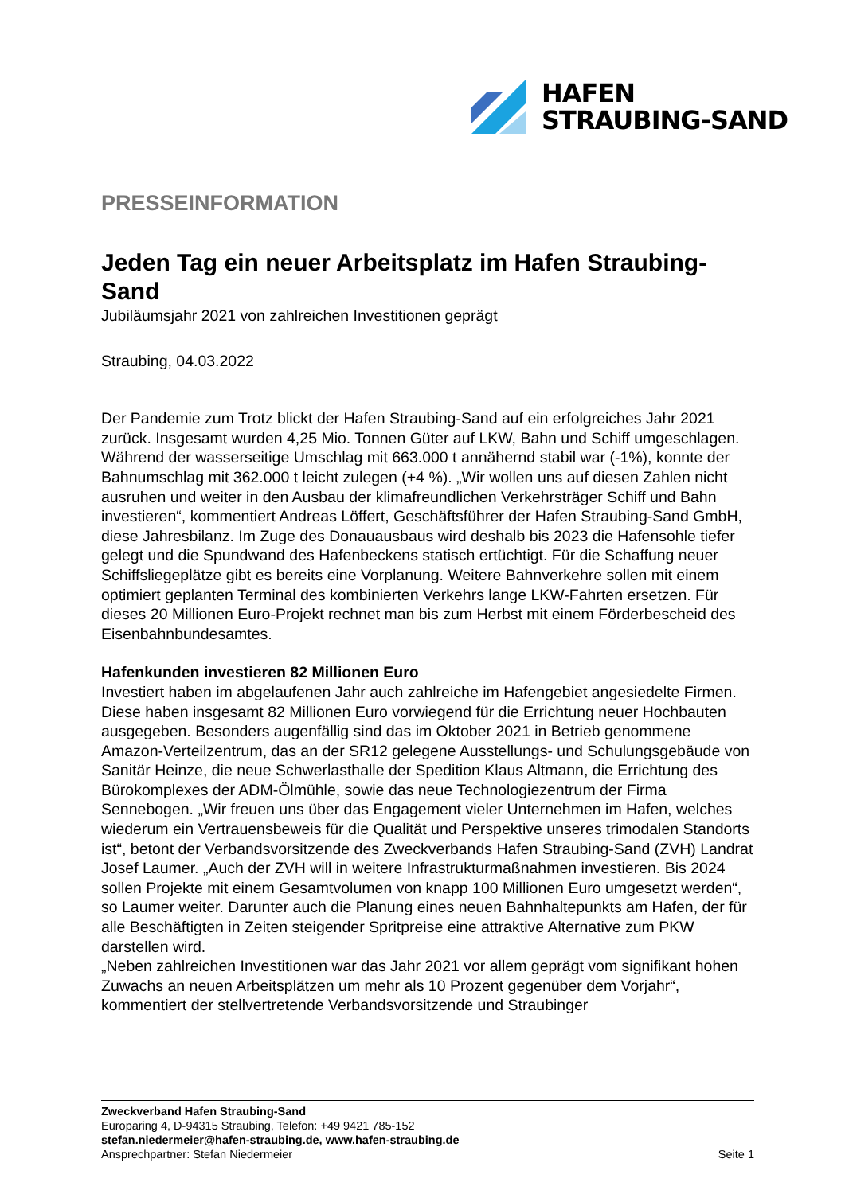HAFEN
STRAUBING-SAND
PRESSEINFORMATION
Jeden Tag ein neuer Arbeitsplatz im Hafen Straubing-Sand
Jubiläumsjahr 2021 von zahlreichen Investitionen geprägt
Straubing, 04.03.2022
Der Pandemie zum Trotz blickt der Hafen Straubing-Sand auf ein erfolgreiches Jahr 2021 zurück. Insgesamt wurden 4,25 Mio. Tonnen Güter auf LKW, Bahn und Schiff umgeschlagen. Während der wasserseitige Umschlag mit 663.000 t annähernd stabil war (-1%), konnte der Bahnumschlag mit 362.000 t leicht zulegen (+4 %). „Wir wollen uns auf diesen Zahlen nicht ausruhen und weiter in den Ausbau der klimafreundlichen Verkehrsträger Schiff und Bahn investieren“, kommentiert Andreas Löffert, Geschäftsführer der Hafen Straubing-Sand GmbH, diese Jahresbilanz. Im Zuge des Donauausbaus wird deshalb bis 2023 die Hafensohle tiefer gelegt und die Spundwand des Hafenbeckens statisch ertüchtigt. Für die Schaffung neuer Schiffsliegeplätze gibt es bereits eine Vorplanung. Weitere Bahnverkehre sollen mit einem optimiert geplanten Terminal des kombinierten Verkehrs lange LKW-Fahrten ersetzen. Für dieses 20 Millionen Euro-Projekt rechnet man bis zum Herbst mit einem Förderbescheid des Eisenbahnbundesamtes.
Hafenkunden investieren 82 Millionen Euro
Investiert haben im abgelaufenen Jahr auch zahlreiche im Hafengebiet angesiedelte Firmen. Diese haben insgesamt 82 Millionen Euro vorwiegend für die Errichtung neuer Hochbauten ausgegeben. Besonders augenfällig sind das im Oktober 2021 in Betrieb genommene Amazon-Verteilzentrum, das an der SR12 gelegene Ausstellungs- und Schulungsgebäude von Sanitär Heinze, die neue Schwerlasthalle der Spedition Klaus Altmann, die Errichtung des Bürokomplexes der ADM-Ölmühle, sowie das neue Technologiezentrum der Firma Sennebogen. „Wir freuen uns über das Engagement vieler Unternehmen im Hafen, welches wiederum ein Vertrauensbeweis für die Qualität und Perspektive unseres trimodalen Standorts ist“, betont der Verbandsvorsitzende des Zweckverbands Hafen Straubing-Sand (ZVH) Landrat Josef Laumer. „Auch der ZVH will in weitere Infrastrukturmaßnahmen investieren. Bis 2024 sollen Projekte mit einem Gesamtvolumen von knapp 100 Millionen Euro umgesetzt werden“, so Laumer weiter. Darunter auch die Planung eines neuen Bahnhaltepunkts am Hafen, der für alle Beschäftigten in Zeiten steigender Spritpreise eine attraktive Alternative zum PKW darstellen wird.
„Neben zahlreichen Investitionen war das Jahr 2021 vor allem geprägt vom signifikant hohen Zuwachs an neuen Arbeitsplätzen um mehr als 10 Prozent gegenüber dem Vorjahr“, kommentiert der stellvertretende Verbandsvorsitzende und Straubinger
Zweckverband Hafen Straubing-Sand
Europaring 4, D-94315 Straubing, Telefon: +49 9421 785-152
stefan.niedermeier@hafen-straubing.de, www.hafen-straubing.de
Ansprechpartner: Stefan Niedermeier Seite 1